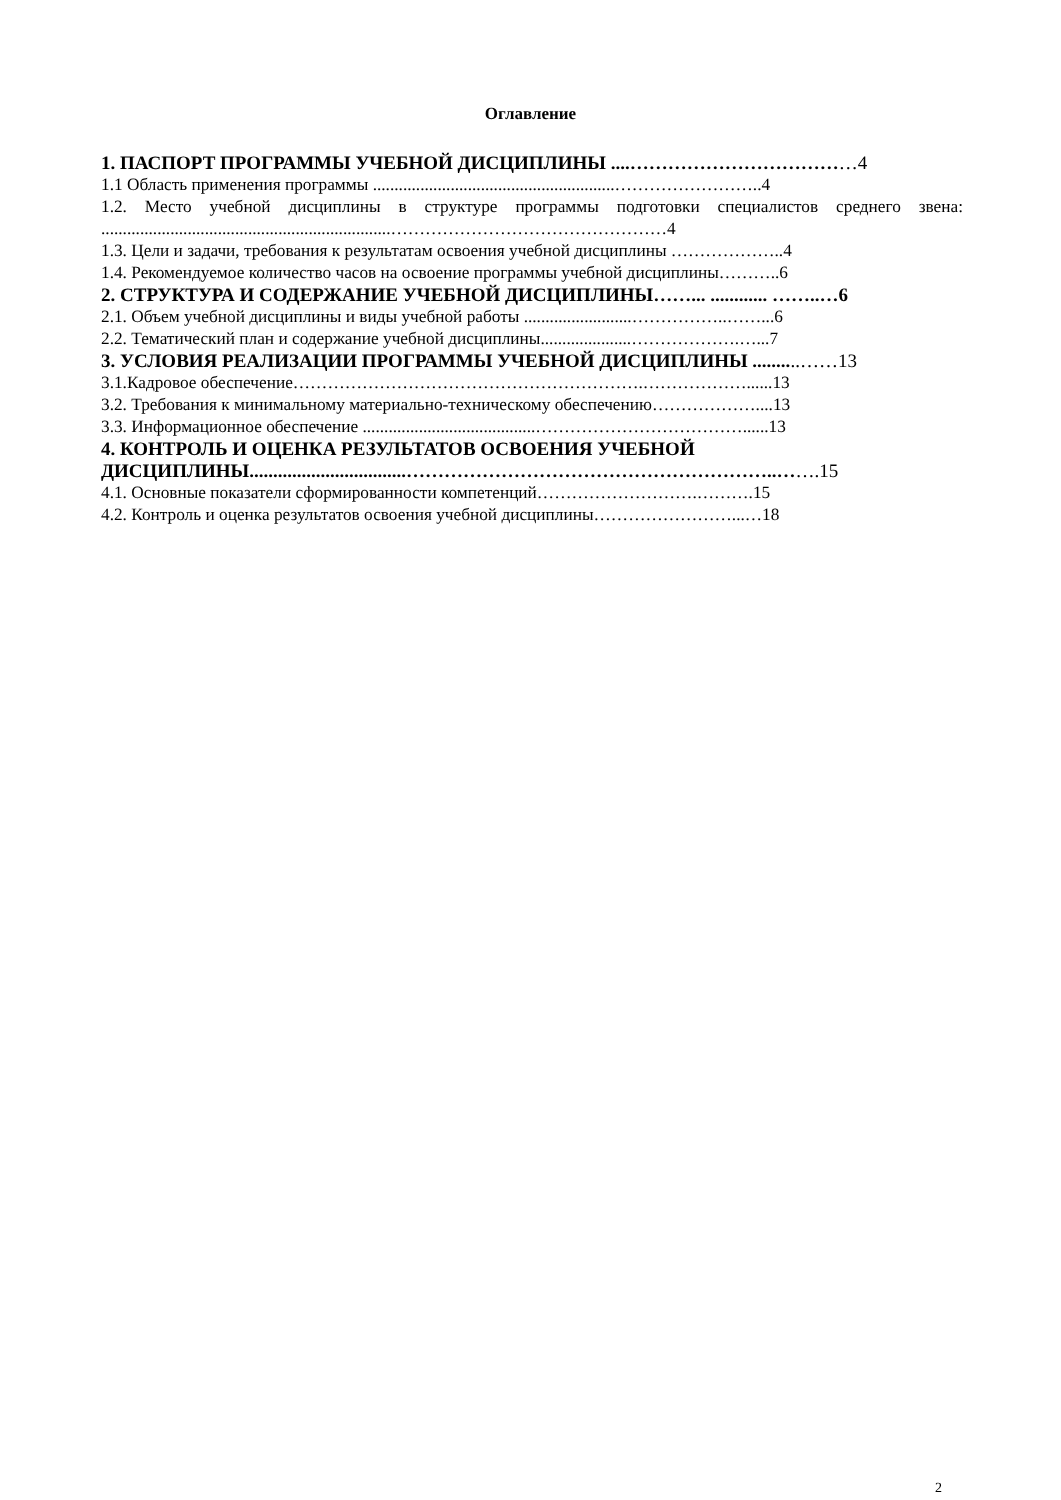Оглавление
1. ПАСПОРТ ПРОГРАММЫ УЧЕБНОЙ ДИСЦИПЛИНЫ ....………………………………4
1.1 Область применения программы ........................................................……………………..4
1.2. Место учебной дисциплины в структуре программы подготовки специалистов среднего звена: ...................................................................…………………………………………4
1.3. Цели и задачи, требования к результатам освоения учебной дисциплины ………………..4
1.4. Рекомендуемое количество часов на освоение программы учебной дисциплины………..6
2. СТРУКТУРА И СОДЕРЖАНИЕ УЧЕБНОЙ ДИСЦИПЛИНЫ……... ............ ……..…6
2.1. Объем учебной дисциплины и виды учебной работы .........................……………..……...6
2.2. Тематический план и содержание учебной дисциплины.....................……………….…...7
3. УСЛОВИЯ РЕАЛИЗАЦИИ ПРОГРАММЫ УЧЕБНОЙ ДИСЦИПЛИНЫ ..........……13
3.1.Кадровое обеспечение…………………………………………………….………………......13
3.2. Требования к минимальному материально-техническому обеспечению………………....13
3.3. Информационное обеспечение ........................................………………………………......13
4. КОНТРОЛЬ И ОЦЕНКА РЕЗУЛЬТАТОВ ОСВОЕНИЯ УЧЕБНОЙ
ДИСЦИПЛИНЫ.................................…………………………………………………..…….15
4.1. Основные показатели сформированности компетенций……………………….……….15
4.2. Контроль и оценка результатов освоения учебной дисциплины……………………...…18
2